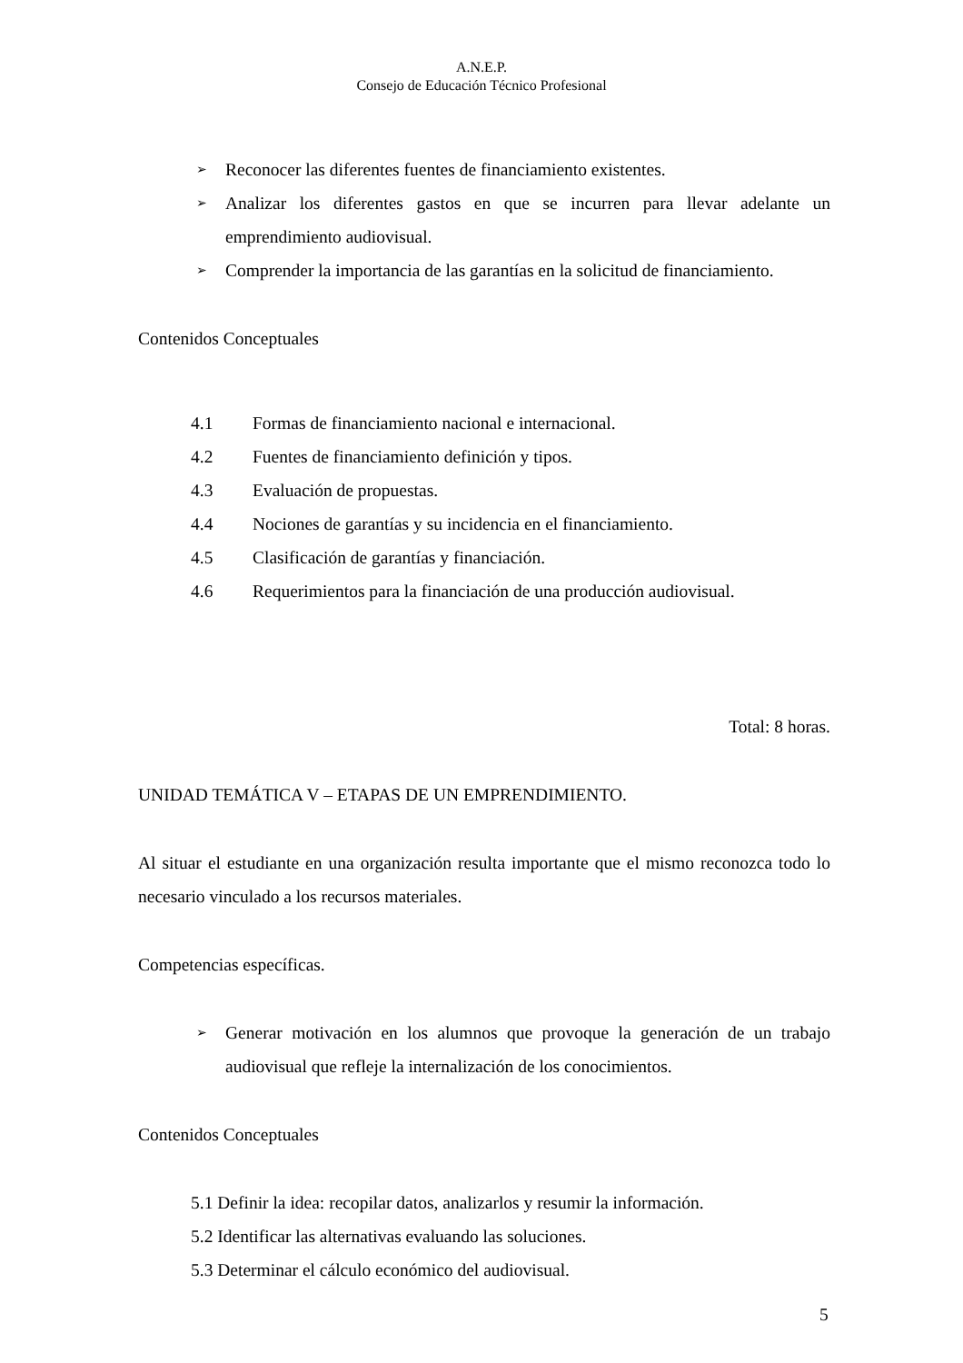A.N.E.P.
Consejo de Educación Técnico Profesional
➢
Reconocer las diferentes fuentes de financiamiento existentes.
➢
Analizar los diferentes gastos en que se incurren para llevar adelante un emprendimiento audiovisual.
➢
Comprender la importancia de las garantías en la solicitud de financiamiento.
Contenidos Conceptuales
4.1 Formas de financiamiento nacional e internacional.
4.2 Fuentes de financiamiento definición y tipos.
4.3 Evaluación de propuestas.
4.4 Nociones de garantías y su incidencia en el financiamiento.
4.5 Clasificación de garantías y financiación.
4.6 Requerimientos para la financiación de una producción audiovisual.
Total: 8 horas.
UNIDAD TEMÁTICA V – ETAPAS DE UN EMPRENDIMIENTO.
Al situar el estudiante en una organización resulta importante que el mismo reconozca todo lo necesario vinculado a los recursos materiales.
Competencias específicas.
➢
Generar motivación en los alumnos que provoque la generación de un trabajo audiovisual que refleje la internalización de los conocimientos.
Contenidos Conceptuales
5.1 Definir la idea: recopilar datos, analizarlos y resumir la información.
5.2 Identificar las alternativas evaluando las soluciones.
5.3 Determinar el cálculo económico del audiovisual.
5